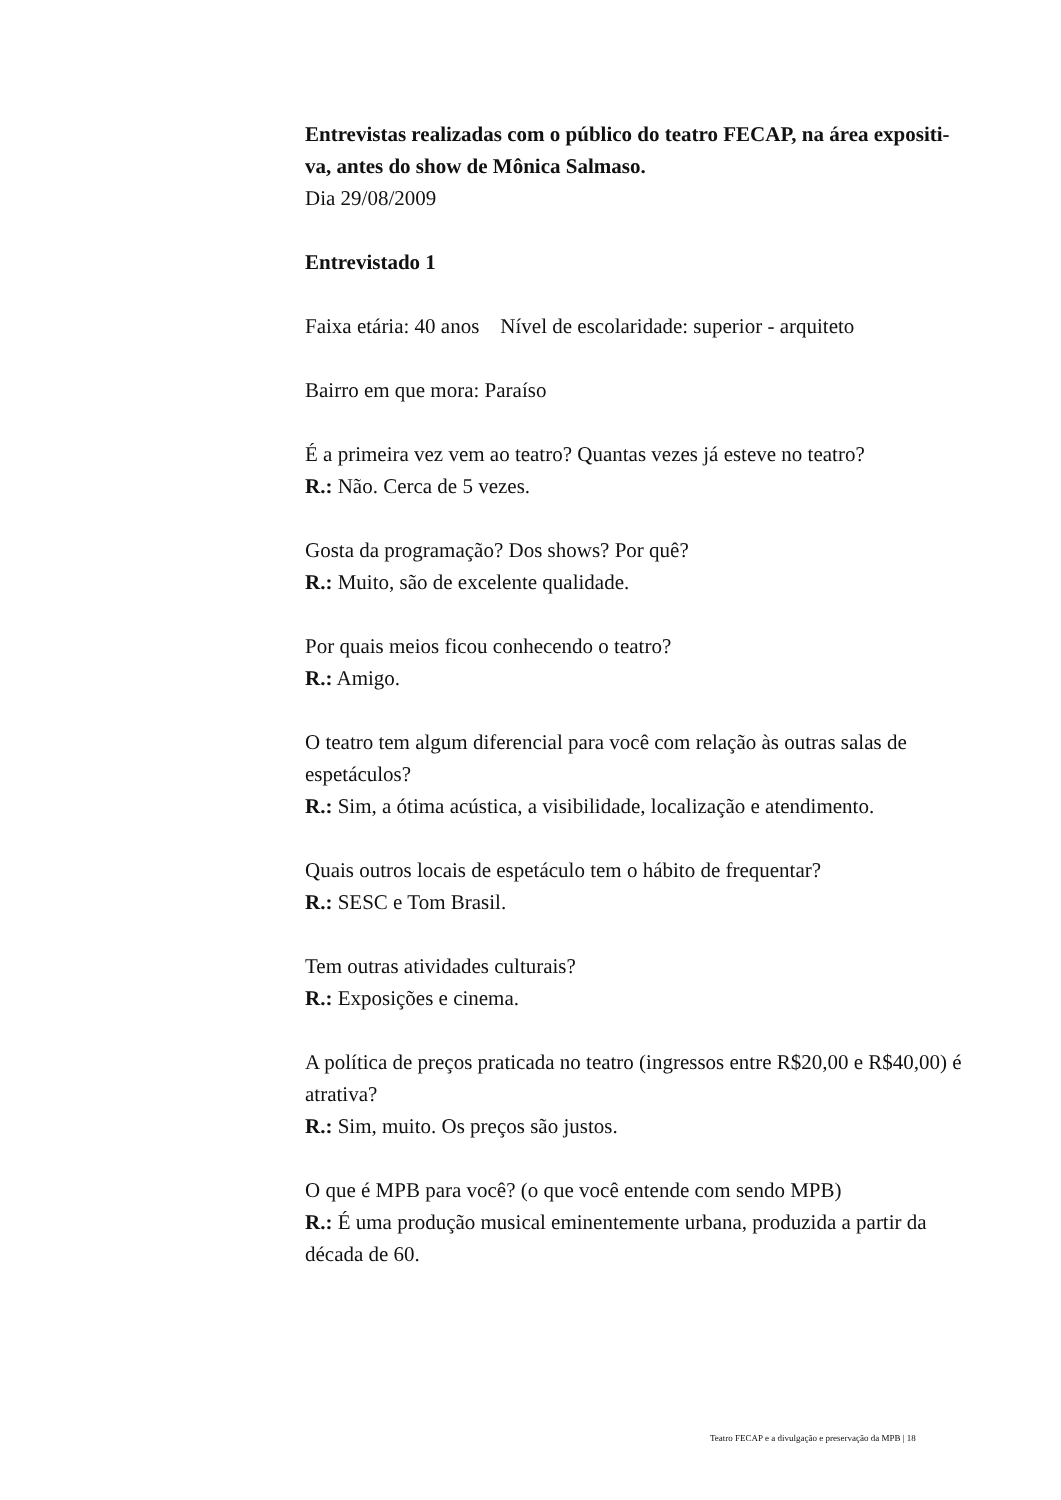Entrevistas realizadas com o público do teatro FECAP, na área expositi-va, antes do show de Mônica Salmaso.
Dia 29/08/2009
Entrevistado 1
Faixa etária: 40 anos Nível de escolaridade: superior - arquiteto
Bairro em que mora: Paraíso
É a primeira vez vem ao teatro? Quantas vezes já esteve no teatro?
R.: Não. Cerca de 5 vezes.
Gosta da programação? Dos shows? Por quê?
R.: Muito, são de excelente qualidade.
Por quais meios ficou conhecendo o teatro?
R.: Amigo.
O teatro tem algum diferencial para você com relação às outras salas de espetáculos?
R.: Sim, a ótima acústica, a visibilidade, localização e atendimento.
Quais outros locais de espetáculo tem o hábito de frequentar?
R.: SESC e Tom Brasil.
Tem outras atividades culturais?
R.: Exposições e cinema.
A política de preços praticada no teatro (ingressos entre R$20,00 e R$40,00) é atrativa?
R.: Sim, muito. Os preços são justos.
O que é MPB para você? (o que você entende com sendo MPB)
R.: É uma produção musical eminentemente urbana, produzida a partir da década de 60.
Teatro FECAP e a divulgação e preservação da MPB | 18